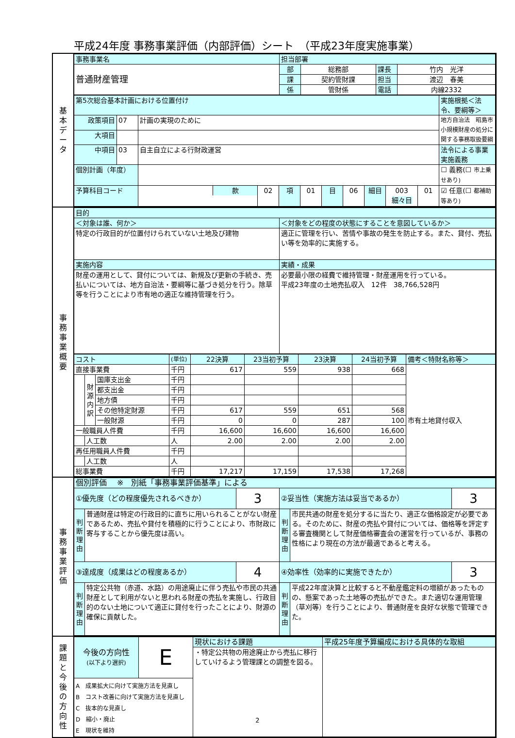平成24年度 事務事業評価（内部評価）シート　（平成23年度実施事業）
基
本
デ
ー
タ
| 事務事業名 | 担当部署 | | | |
| 普通財産管理 | 部 | 総務部 | 課長 | 竹内 光洋 |
| | 課 | 契約管財課 | 担当 | 渡辺 春美 |
| | 係 | 管財係 | 電話 | 内線2332 |
| 第5次総合基本計画における位置付け | | | | | | | | | | | 実施根拠＜法令、要綱等＞ |
| 政策項目 | 07 | 計画の実現のために | | | | | | | | | 地方自治法 昭島市小規模財産の処分に関する事務取扱要綱 |
| 大項目 | | | | | | | | | | | |
| 中項目 | 03 | 自主自立による行財政運営 | | | | | | | | | 法令による事業実施義務 |
| 個別計画（年度） | | | | | | | | | | | ☐ 義務(☐ 市上乗せあり) |
| 予算科目コード | | / / 款 / | 02 | 項 | 01 | 目 | 06 | 細目 | 003 細々目 | 01 | ☑ 任意(☐ 都補助等あり) |
事
務
事
業
概
要
| 目的 | |
| ＜対象は誰、何か＞ | ＜対象をどの程度の状態にすることを意図しているか＞ |
| 特定の行政目的が位置付けられていない土地及び建物 | 適正に管理を行い、苦情や事故の発生を防止する。また、貸付、売払い等を効率的に実施する。 |
| 実施内容 | 実績・成果 |
| 財産の運用として、貸付については、新規及び更新の手続き、売払いについては、地方自治法・要綱等に基づき処分を行う。除草等を行うことにより市有地の適正な維持管理を行う。 | 必要最小限の経費で維持管理・財産運用を行っている。 平成23年度の土地売払収入 12件 38,766,528円 |
| コスト | | | (単位) | 22決算 | 23当初予算 | 23決算 | 24当初予算 | 備考＜特財名称等＞ |
| 直接事業費 | | | 千円 | 617 | 559 | 938 | 668 | 市有土地貸付収入 |
| | 財 源 内 訳 | 国庫支出金 | 千円 | | | | | |
| | | 都支出金 | 千円 | | | | | |
| | | 地方債 | 千円 | | | | | |
| | | その他特定財源 | 千円 | 617 | 559 | 651 | 568 | |
| | | 一般財源 | 千円 | 0 | 0 | 287 | 100 | |
| 一般職員人件費 | | | 千円 | 16,600 | 16,600 | 16,600 | 16,600 | |
| | 人工数 | | 人 | 2.00 | 2.00 | 2.00 | 2.00 | |
| 再任用職員人件費 | | | 千円 | | | | | |
| | 人工数 | | 人 | | | | | |
| 総事業費 | | | 千円 | 17,217 | 17,159 | 17,538 | 17,268 | |
事
務
事
業
評
価
| 個別評価 ※ 別紙「事務事業評価基準」による | | | | | |
| ①優先度（どの程度優先されるべきか） | | 3 | ②妥当性（実施方法は妥当であるか） | | 3 |
| 判 断 理 由 | 普通財産は特定の行政目的に直ちに用いられることがない財産であるため、売払や貸付を積極的に行うことにより、市財政に寄与することから優先度は高い。 | | 判 断 理 由 | 市民共通の財産を処分するに当たり、適正な価格設定が必要である。そのために、財産の売払や貸付については、価格等を評定する審査機関として財産価格審査会の運営を行っているが、事務の性格により現在の方法が最適であると考える。 | |
| ③達成度（成果はどの程度あるか） | | 4 | ④効率性（効率的に実施できたか） | | 3 |
| 判 断 理 由 | 特定公共物（赤道、水路）の用途廃止に伴う売払や市民の共通財産として利用がないと思われる財産の売払を実施し、行政目的のない土地について適正に貸付を行ったことにより、財源の確保に貢献した。 | | 判 断 理 由 | 平成22年度決算と比較すると不動産鑑定料の増額があったものの、懸案であった土地等の売払ができた。また適切な運用管理（草刈等）を行うことにより、普通財産を良好な状態で管理できた。 | |
課
題
と
今
後
の
方
向
性
| 今後の方向性 (以下より選択) | E | 現状における課題 | 平成25年度予算編成における具体的な取組 |
| | | ・特定公共物の用途廃止から売払に移行していけるよう管理課との調整を図る。 | |
| A 成果拡大に向けて実施方法を見直し B コスト改善に向けて実施方法を見直し C 抜本的な見直し D 縮小・廃止 E 現状を維持 | | | |
2